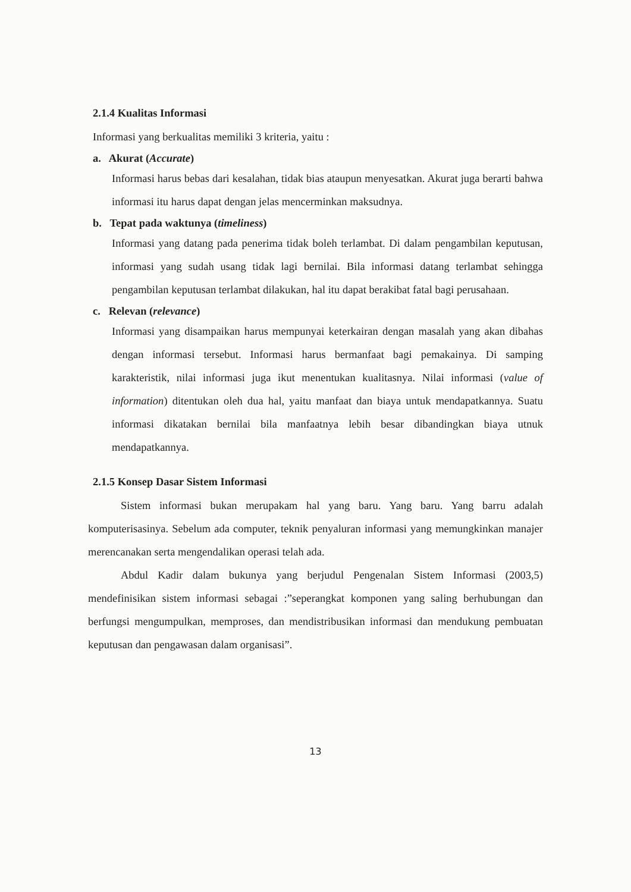2.1.4 Kualitas Informasi
Informasi yang berkualitas memiliki 3 kriteria, yaitu :
a. Akurat (Accurate)
Informasi harus bebas dari kesalahan, tidak bias ataupun menyesatkan. Akurat juga berarti bahwa informasi itu harus dapat dengan jelas mencerminkan maksudnya.
b. Tepat pada waktunya (timeliness)
Informasi yang datang pada penerima tidak boleh terlambat. Di dalam pengambilan keputusan, informasi yang sudah usang tidak lagi bernilai. Bila informasi datang terlambat sehingga pengambilan keputusan terlambat dilakukan, hal itu dapat berakibat fatal bagi perusahaan.
c. Relevan (relevance)
Informasi yang disampaikan harus mempunyai keterkairan dengan masalah yang akan dibahas dengan informasi tersebut. Informasi harus bermanfaat bagi pemakainya. Di samping karakteristik, nilai informasi juga ikut menentukan kualitasnya. Nilai informasi (value of information) ditentukan oleh dua hal, yaitu manfaat dan biaya untuk mendapatkannya. Suatu informasi dikatakan bernilai bila manfaatnya lebih besar dibandingkan biaya utnuk mendapatkannya.
2.1.5 Konsep Dasar Sistem Informasi
Sistem informasi bukan merupakam hal yang baru. Yang baru. Yang barru adalah komputerisasinya. Sebelum ada computer, teknik penyaluran informasi yang memungkinkan manajer merencanakan serta mengendalikan operasi telah ada.
Abdul Kadir dalam bukunya yang berjudul Pengenalan Sistem Informasi (2003,5) mendefinisikan sistem informasi sebagai :”seperangkat komponen yang saling berhubungan dan berfungsi mengumpulkan, memproses, dan mendistribusikan informasi dan mendukung pembuatan keputusan dan pengawasan dalam organisasi”.
13